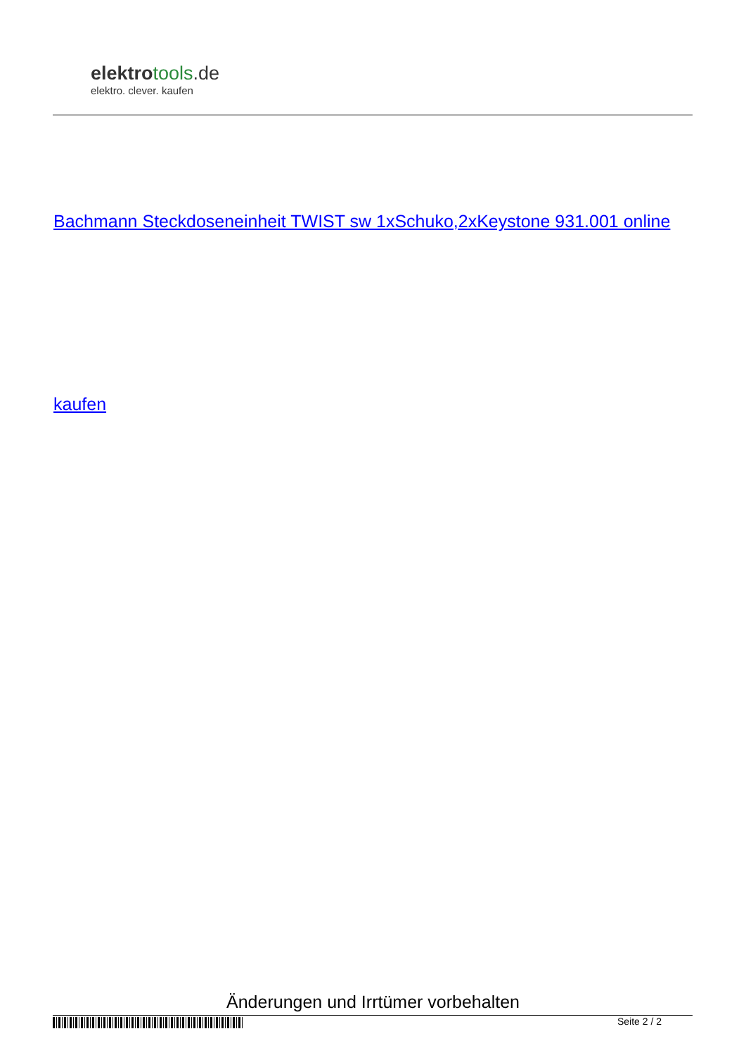elektrotools.de
elektro. clever. kaufen
Bachmann Steckdoseneinheit TWIST sw 1xSchuko,2xKeystone 931.001 online
kaufen
Änderungen und Irrtümer vorbehalten
Seite 2 / 2